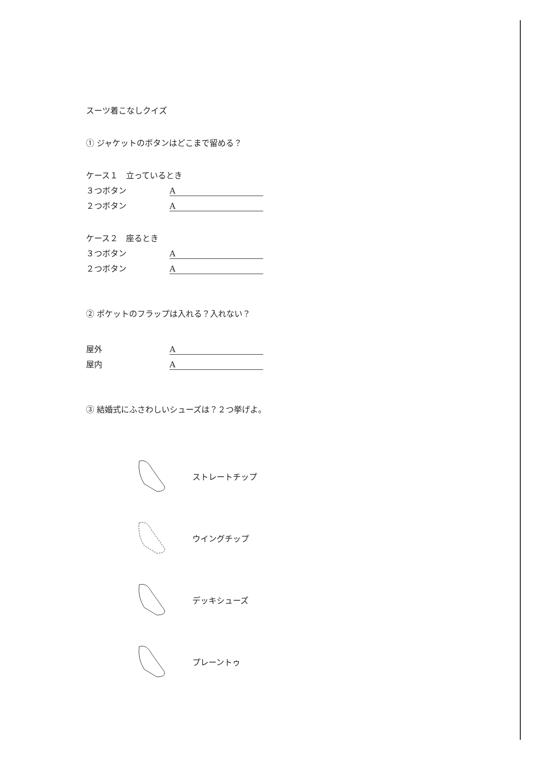スーツ着こなしクイズ
① ジャケットのボタンはどこまで留める？
ケース１　立っているとき
３つボタン A
２つボタン A
ケース２　座るとき
３つボタン A
２つボタン A
② ポケットのフラップは入れる？入れない？
屋外 A
屋内 A
③ 結婚式にふさわしいシューズは？２つ挙げよ。
ストレートチップ
ウイングチップ
デッキシューズ
プレーントゥ